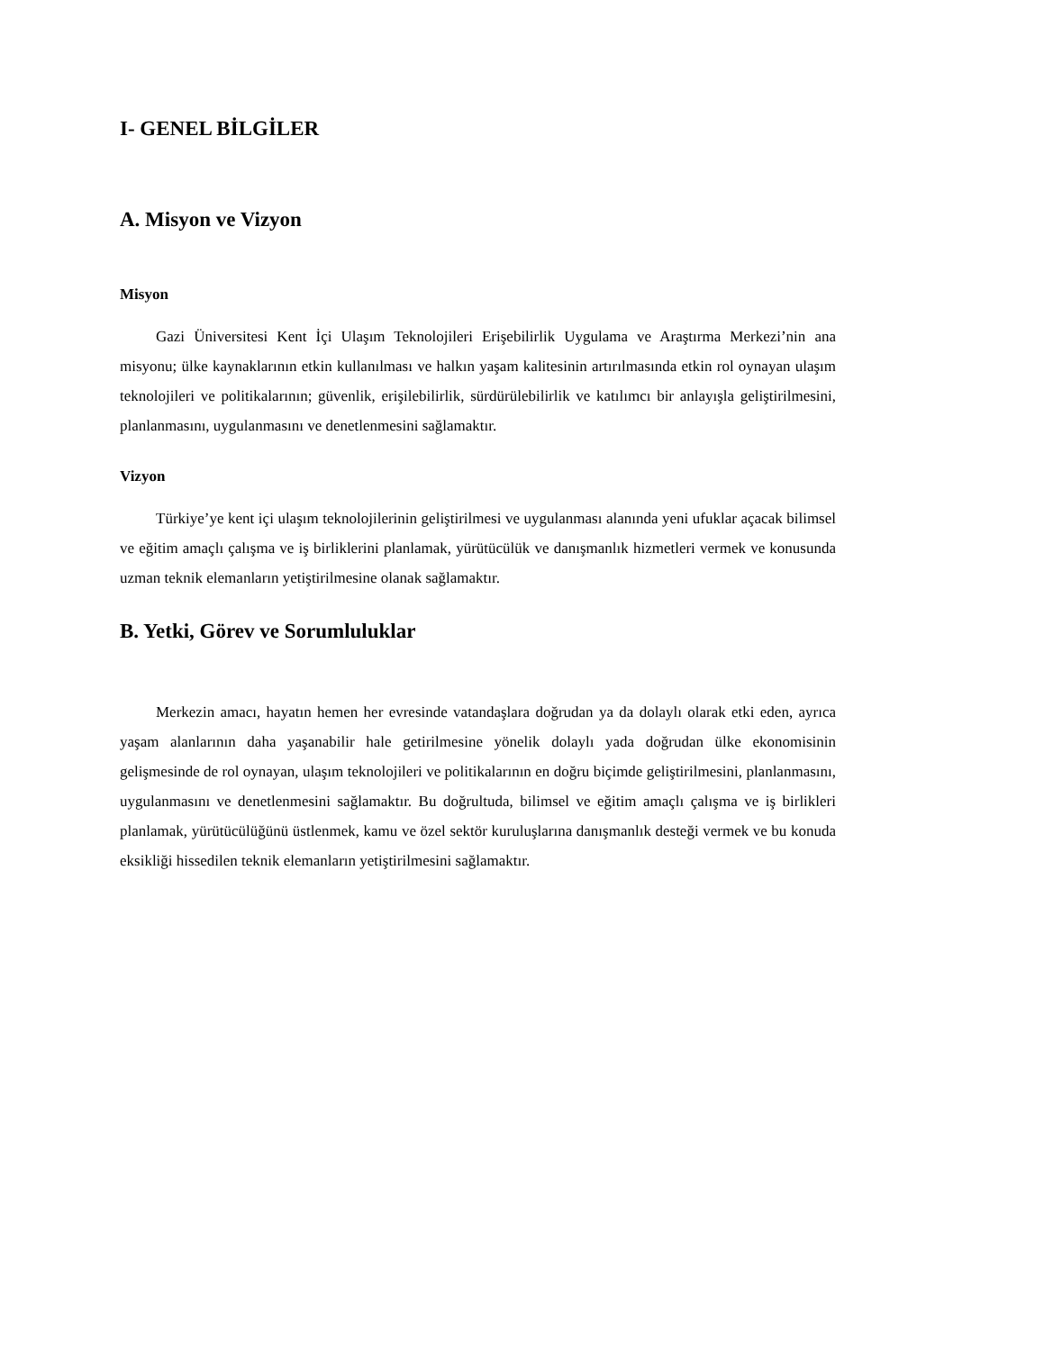I- GENEL BİLGİLER
A. Misyon ve Vizyon
Misyon
Gazi Üniversitesi Kent İçi Ulaşım Teknolojileri Erişebilirlik Uygulama ve Araştırma Merkezi’nin ana misyonu; ülke kaynaklarının etkin kullanılması ve halkın yaşam kalitesinin artırılmasında etkin rol oynayan ulaşım teknolojileri ve politikalarının; güvenlik, erişilebilirlik, sürdürülebilirlik ve katılımcı bir anlayışla geliştirilmesini, planlanmasını, uygulanmasını ve denetlenmesini sağlamaktır.
Vizyon
Türkiye’ye kent içi ulaşım teknolojilerinin geliştirilmesi ve uygulanması alanında yeni ufuklar açacak bilimsel ve eğitim amaçlı çalışma ve iş birliklerini planlamak, yürütücülük ve danışmanlık hizmetleri vermek ve konusunda uzman teknik elemanların yetiştirilmesine olanak sağlamaktır.
B. Yetki, Görev ve Sorumluluklar
Merkezin amacı, hayatın hemen her evresinde vatandaşlara doğrudan ya da dolaylı olarak etki eden, ayrıca yaşam alanlarının daha yaşanabilir hale getirilmesine yönelik dolaylı yada doğrudan ülke ekonomisinin gelişmesinde de rol oynayan, ulaşım teknolojileri ve politikalarının en doğru biçimde geliştirilmesini, planlanmasını, uygulanmasını ve denetlenmesini sağlamaktır. Bu doğrultuda, bilimsel ve eğitim amaçlı çalışma ve iş birlikleri planlamak, yürütücülüğünü üstlenmek, kamu ve özel sektör kuruluşlarına danışmanlık desteği vermek ve bu konuda eksikliği hissedilen teknik elemanların yetiştirilmesini sağlamaktır.